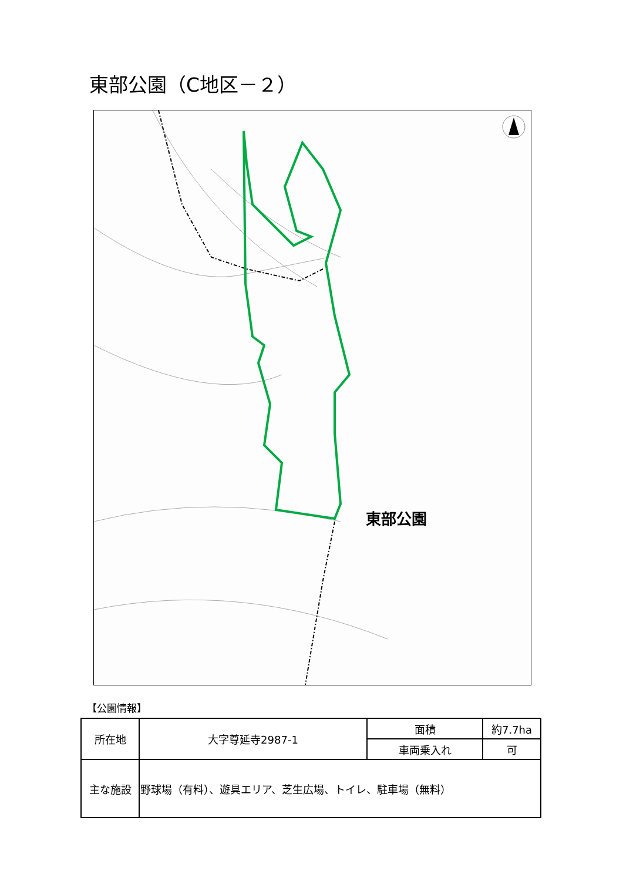東部公園（C地区－２）
東部公園
【公園情報】
| 所在地 | 大字尊延寺2987-1 | 面積 | 約7.7ha |
| | | 車両乗入れ | 可 |
| 主な施設 | 野球場（有料）、遊具エリア、芝生広場、トイレ、駐車場（無料） | | |